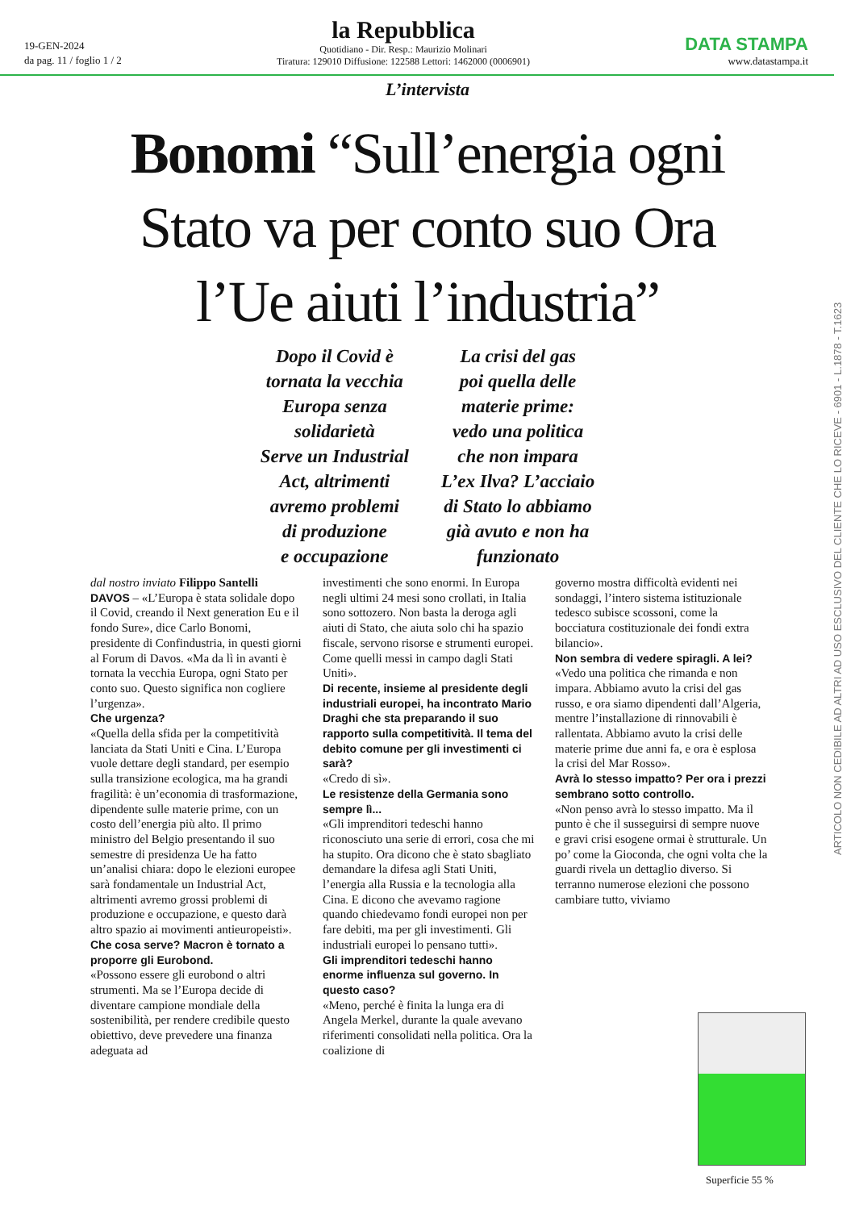19-GEN-2024
da pag. 11 / foglio 1 / 2
la Repubblica
Quotidiano - Dir. Resp.: Maurizio Molinari
Tiratura: 129010 Diffusione: 122588 Lettori: 1462000 (0006901)
DATA STAMPA
www.datastampa.it
L’intervista
Bonomi “Sull’energia ogni Stato va per conto suo Ora l’Ue aiuti l’industria”
Dopo il Covid è
tornata la vecchia
Europa senza
solidarietà
Serve un Industrial
Act, altrimenti
avremo problemi
di produzione
e occupazione
La crisi del gas
poi quella delle
materie prime:
vedo una politica
che non impara
L’ex Ilva? L’acciaio
di Stato lo abbiamo
già avuto e non ha
funzionato
dal nostro inviato Filippo Santelli
DAVOS – «L’Europa è stata solidale dopo il Covid, creando il Next generation Eu e il fondo Sure», dice Carlo Bonomi, presidente di Confindustria, in questi giorni al Forum di Davos. «Ma da lì in avanti è tornata la vecchia Europa, ogni Stato per conto suo. Questo significa non cogliere l’urgenza».
Che urgenza?
«Quella della sfida per la competitività lanciata da Stati Uniti e Cina. L’Europa vuole dettare degli standard, per esempio sulla transizione ecologica, ma ha grandi fragilità: è un’economia di trasformazione, dipendente sulle materie prime, con un costo dell’energia più alto. Il primo ministro del Belgio presentando il suo semestre di presidenza Ue ha fatto un’analisi chiara: dopo le elezioni europee sarà fondamentale un Industrial Act, altrimenti avremo grossi problemi di produzione e occupazione, e questo darà altro spazio ai movimenti antieuropeisti».
Che cosa serve? Macron è tornato a proporre gli Eurobond.
«Possono essere gli eurobond o altri strumenti. Ma se l’Europa decide di diventare campione mondiale della sostenibilità, per rendere credibile questo obiettivo, deve prevedere una finanza adeguata ad
investimenti che sono enormi. In Europa negli ultimi 24 mesi sono crollati, in Italia sono sottozero. Non basta la deroga agli aiuti di Stato, che aiuta solo chi ha spazio fiscale, servono risorse e strumenti europei. Come quelli messi in campo dagli Stati Uniti».
Di recente, insieme al presidente degli industriali europei, ha incontrato Mario Draghi che sta preparando il suo rapporto sulla competitività. Il tema del debito comune per gli investimenti ci sarà?
«Credo di sì».
Le resistenze della Germania sono sempre lì...
«Gli imprenditori tedeschi hanno riconosciuto una serie di errori, cosa che mi ha stupito. Ora dicono che è stato sbagliato demandare la difesa agli Stati Uniti, l’energia alla Russia e la tecnologia alla Cina. E dicono che avevamo ragione quando chiedevamo fondi europei non per fare debiti, ma per gli investimenti. Gli industriali europei lo pensano tutti».
Gli imprenditori tedeschi hanno enorme influenza sul governo. In questo caso?
«Meno, perché è finita la lunga era di Angela Merkel, durante la quale avevano riferimenti consolidati nella politica. Ora la coalizione di
governo mostra difficoltà evidenti nei sondaggi, l’intero sistema istituzionale tedesco subisce scossoni, come la bocciatura costituzionale dei fondi extra bilancio».
Non sembra di vedere spiragli. A lei?
«Vedo una politica che rimanda e non impara. Abbiamo avuto la crisi del gas russo, e ora siamo dipendenti dall’Algeria, mentre l’installazione di rinnovabili è rallentata. Abbiamo avuto la crisi delle materie prime due anni fa, e ora è esplosa la crisi del Mar Rosso».
Avrà lo stesso impatto? Per ora i prezzi sembrano sotto controllo.
«Non penso avrà lo stesso impatto. Ma il punto è che il susseguirsi di sempre nuove e gravi crisi esogene ormai è strutturale. Un po’ come la Gioconda, che ogni volta che la guardi rivela un dettaglio diverso. Si terranno numerose elezioni che possono cambiare tutto, viviamo
ARTICOLO NON CEDIBILE AD ALTRI AD USO ESCLUSIVO DEL CLIENTE CHE LO RICEVE - 6901 - L.1878 - T.1623
Superficie 55 %